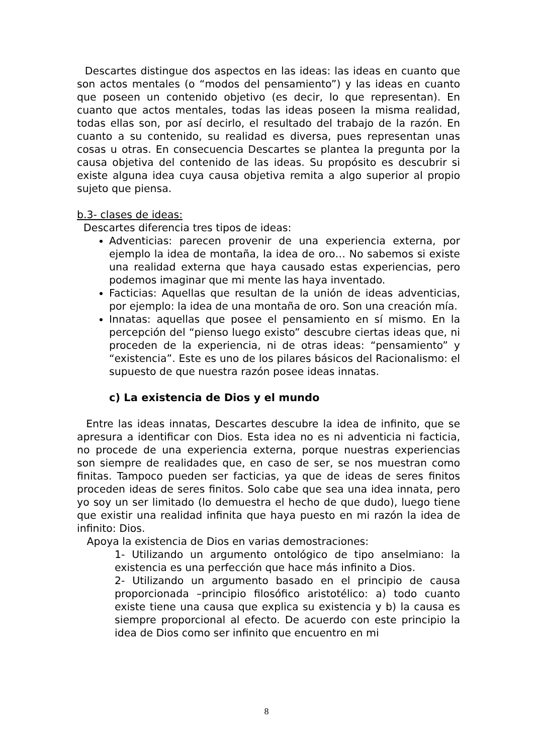Descartes distingue dos aspectos en las ideas: las ideas en cuanto que son actos mentales (o “modos del pensamiento”) y las ideas en cuanto que poseen un contenido objetivo (es decir, lo que representan). En cuanto que actos mentales, todas las ideas poseen la misma realidad, todas ellas son, por así decirlo, el resultado del trabajo de la razón. En cuanto a su contenido, su realidad es diversa, pues representan unas cosas u otras. En consecuencia Descartes se plantea la pregunta por la causa objetiva del contenido de las ideas. Su propósito es descubrir si existe alguna idea cuya causa objetiva remita a algo superior al propio sujeto que piensa.
b.3- clases de ideas:
Descartes diferencia tres tipos de ideas:
Adventicias: parecen provenir de una experiencia externa, por ejemplo la idea de montaña, la idea de oro… No sabemos si existe una realidad externa que haya causado estas experiencias, pero podemos imaginar que mi mente las haya inventado.
Facticias: Aquellas que resultan de la unión de ideas adventicias, por ejemplo: la idea de una montaña de oro. Son una creación mía.
Innatas: aquellas que posee el pensamiento en sí mismo. En la percepción del “pienso luego existo” descubre ciertas ideas que, ni proceden de la experiencia, ni de otras ideas: “pensamiento” y “existencia”. Este es uno de los pilares básicos del Racionalismo: el supuesto de que nuestra razón posee ideas innatas.
c) La existencia de Dios y el mundo
Entre las ideas innatas, Descartes descubre la idea de infinito, que se apresura a identificar con Dios. Esta idea no es ni adventicia ni facticia, no procede de una experiencia externa, porque nuestras experiencias son siempre de realidades que, en caso de ser, se nos muestran como finitas. Tampoco pueden ser facticias, ya que de ideas de seres finitos proceden ideas de seres finitos. Solo cabe que sea una idea innata, pero yo soy un ser limitado (lo demuestra el hecho de que dudo), luego tiene que existir una realidad infinita que haya puesto en mi razón la idea de infinito: Dios.
Apoya la existencia de Dios en varias demostraciones:
1- Utilizando un argumento ontológico de tipo anselmiano: la existencia es una perfección que hace más infinito a Dios.
2- Utilizando un argumento basado en el principio de causa proporcionada –principio filosófico aristotélico: a) todo cuanto existe tiene una causa que explica su existencia y b) la causa es siempre proporcional al efecto. De acuerdo con este principio la idea de Dios como ser infinito que encuentro en mi
8